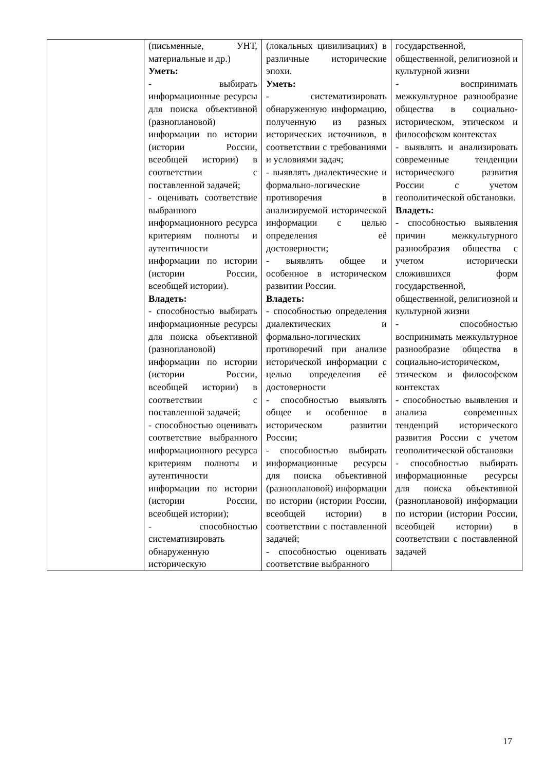| | (письменные, УНТ, материальные и др.) Уметь: - выбирать информационные ресурсы для поиска объективной (разноплановой) информации по истории (истории России, всеобщей истории) в соответствии с поставленной задачей; - оценивать соответствие выбранного информационного ресурса критериям полноты и аутентичности информации по истории (истории России, всеобщей истории). Владеть: - способностью выбирать информационные ресурсы для поиска объективной (разноплановой) информации по истории (истории России, всеобщей истории) в соответствии с поставленной задачей; - способностью оценивать соответствие выбранного информационного ресурса критериям полноты и аутентичности информации по истории (истории России, всеобщей истории); - способностью систематизировать обнаруженную историческую | (локальных цивилизациях) в различные исторические эпохи. Уметь: - систематизировать обнаруженную информацию, полученную из разных исторических источников, в соответствии с требованиями и условиями задач; - выявлять диалектические и формально-логические противоречия в анализируемой исторической информации с целью определения её достоверности; - выявлять общее и особенное в историческом развитии России. Владеть: - способностью определения диалектических и формально-логических противоречий при анализе исторической информации с целью определения её достоверности - способностью выявлять общее и особенное в историческом развитии России; - способностью выбирать информационные ресурсы для поиска объективной (разноплановой) информации по истории (истории России, всеобщей истории) в соответствии с поставленной задачей; - способностью оценивать соответствие выбранного | государственной, общественной, религиозной и культурной жизни - воспринимать межкультурное разнообразие общества в социально-историческом, этическом и философском контекстах - выявлять и анализировать современные тенденции исторического развития России с учетом геополитической обстановки. Владеть: - способностью выявления причин межкультурного разнообразия общества с учетом исторически сложившихся форм государственной, общественной, религиозной и культурной жизни - способностью воспринимать межкультурное разнообразие общества в социально-историческом, этическом и философском контекстах - способностью выявления и анализа современных тенденций исторического развития России с учетом геополитической обстановки - способностью выбирать информационные ресурсы для поиска объективной (разноплановой) информации по истории (истории России, всеобщей истории) в соответствии с поставленной задачей |
17